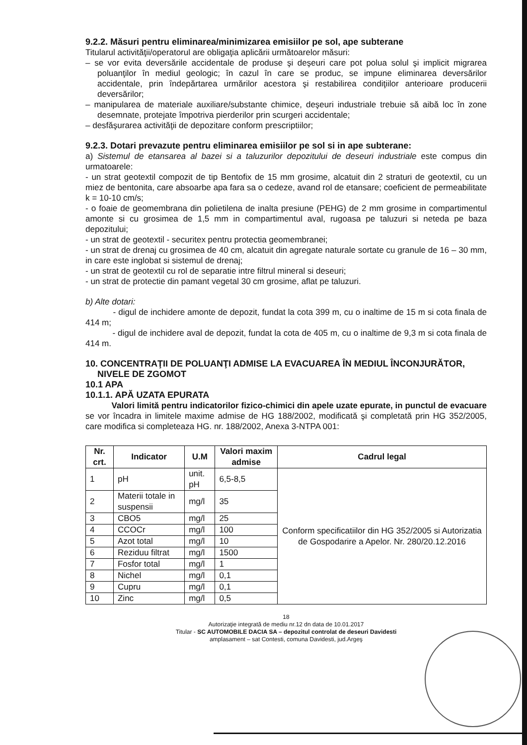9.2.2. Măsuri pentru eliminarea/minimizarea emisiilor pe sol, ape subterane
Titularul activităţii/operatorul are obligaţia aplicării următoarelor măsuri:
– se vor evita deversările accidentale de produse şi deşeuri care pot polua solul şi implicit migrarea poluanţilor în mediul geologic; în cazul în care se produc, se impune eliminarea deversărilor accidentale, prin îndepărtarea urmărilor acestora şi restabilirea condiţiilor anterioare producerii deversărilor;
– manipularea de materiale auxiliare/substante chimice, deşeuri industriale trebuie să aibă loc în zone desemnate, protejate împotriva pierderilor prin scurgeri accidentale;
– desfăşurarea activităţii de depozitare conform prescriptiilor;
9.2.3. Dotari prevazute pentru eliminarea emisiilor pe sol si in ape subterane:
a) Sistemul de etansarea al bazei si a taluzurilor depozitului de deseuri industriale este compus din urmatoarele:
- un strat geotextil compozit de tip Bentofix de 15 mm grosime, alcatuit din 2 straturi de geotextil, cu un miez de bentonita, care absoarbe apa fara sa o cedeze, avand rol de etansare; coeficient de permeabilitate k = 10-10 cm/s;
- o foaie de geomembrana din polietilena de inalta presiune (PEHG) de 2 mm grosime in compartimentul amonte si cu grosimea de 1,5 mm in compartimentul aval, rugoasa pe taluzuri si neteda pe baza depozitului;
- un strat de geotextil - securitex pentru protectia geomembranei;
- un strat de drenaj cu grosimea de 40 cm, alcatuit din agregate naturale sortate cu granule de 16 – 30 mm, in care este inglobat si sistemul de drenaj;
- un strat de geotextil cu rol de separatie intre filtrul mineral si deseuri;
- un strat de protectie din pamant vegetal 30 cm grosime, aflat pe taluzuri.
b) Alte dotari:
- digul de inchidere amonte de depozit, fundat la cota 399 m, cu o inaltime de 15 m si cota finala de 414 m;
- digul de inchidere aval de depozit, fundat la cota de 405 m, cu o inaltime de 9,3 m si cota finala de 414 m.
10. CONCENTRAŢII DE POLUANŢI ADMISE LA EVACUAREA ÎN MEDIUL ÎNCONJURĂTOR, NIVELE DE ZGOMOT
10.1 APA
10.1.1. APĂ UZATA EPURATA
Valori limită pentru indicatorilor fizico-chimici din apele uzate epurate, in punctul de evacuare se vor încadra in limitele maxime admise de HG 188/2002, modificată şi completată prin HG 352/2005, care modifica si completeaza HG. nr. 188/2002, Anexa 3-NTPA 001:
| Nr. crt. | Indicator | U.M | Valori maxim admise | Cadrul legal |
| --- | --- | --- | --- | --- |
| 1 | pH | unit. pH | 6,5-8,5 | Conform specificatiilor din HG 352/2005 si Autorizatia de Gospodarire a Apelor. Nr. 280/20.12.2016 |
| 2 | Materii totale in suspensii | mg/l | 35 | |
| 3 | CBO5 | mg/l | 25 | |
| 4 | CCOCr | mg/l | 100 | |
| 5 | Azot total | mg/l | 10 | |
| 6 | Reziduu filtrat | mg/l | 1500 | |
| 7 | Fosfor total | mg/l | 1 | |
| 8 | Nichel | mg/l | 0,1 | |
| 9 | Cupru | mg/l | 0,1 | |
| 10 | Zinc | mg/l | 0,5 | |
18
Autorizaţie integrată de mediu nr.12 dn data de 10.01.2017
Titular - SC AUTOMOBILE DACIA SA – depozitul controlat de deseuri Davidesti
amplasament – sat Contesti, comuna Davidesti, jud.Argeş